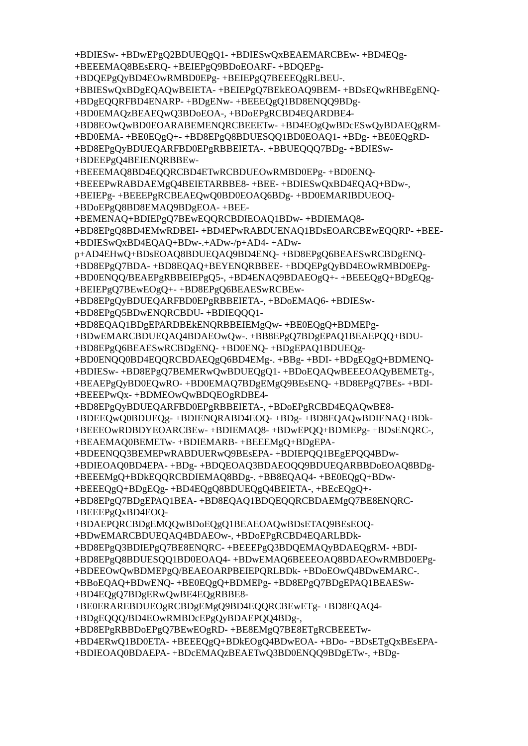+BDIESw- +BDwEPgQ2BDUEQgQ1- +BDIESwQxBEAEMARCBEw- +BD4EQg-
+BEEEMAQ8BEsERQ- +BEIEPgQ9BDoEOARF- +BDQEPg-
+BDQEPgQyBD4EOwRMBD0EPg- +BEIEPgQ7BEEEQgRLBEU-.
+BBIESwQxBDgEQAQwBEIETA- +BEIEPgQ7BEkEOAQ9BEM- +BDsEQwRHBEgENQ-
+BDgEQQRFBD4ENARP- +BDgENw- +BEEEQgQ1BD8ENQQ9BDg-
+BD0EMAQzBEAEQwQ3BDoEOA-, +BDoEPgRCBD4EQARDBE4-
+BD8EOwQwBD0EOARABEMENQRCBEEETw- +BD4EOgQwBDcESwQyBDAEQgRM-
+BD0EMA- +BE0EQgQ+- +BD8EPgQ8BDUESQQ1BD0EOAQ1- +BDg- +BE0EQgRD-
+BD8EPgQyBDUEQARFBD0EPgRBBEIETA-. +BBUEQQQ7BDg- +BDIESw-
+BDEEPgQ4BEIENQRBBEw-
+BEEEMAQ8BD4EQQRCBD4ETwRCBDUEOwRMBD0EPg- +BD0ENQ-
+BEEEPwRABDAEMgQ4BEIETARBBE8- +BEE- +BDIESwQxBD4EQAQ+BDw-,
+BEIEPg- +BEEEPgRCBEAEQwQ0BD0EOAQ6BDg- +BD0EMARIBDUEOQ-
+BDoEPgQ8BD8EMAQ9BDgEOA- +BEE-
+BEMENAQ+BDIEPgQ7BEwEQQRCBDIEOAQ1BDw- +BDIEMAQ8-
+BD8EPgQ8BD4EMwRDBEI- +BD4EPwRABDUENAQ1BDsEOARCBEwEQQRP- +BEE-
+BDIESwQxBD4EQAQ+BDw-.+ADw-/p+AD4- +ADw-
p+AD4EHwQ+BDsEOAQ8BDUEQAQ9BD4ENQ- +BD8EPgQ6BEAESwRCBDgENQ-
+BD8EPgQ7BDA- +BD8EQAQ+BEYENQRBBEE- +BDQEPgQyBD4EOwRMBD0EPg-
+BD0ENQQ/BEAEPgRBBEIEPgQ5-, +BD4ENAQ9BDAEOgQ+- +BEEEQgQ+BDgEQg-
+BEIEPgQ7BEwEOgQ+- +BD8EPgQ6BEAESwRCBEw-
+BD8EPgQyBDUEQARFBD0EPgRBBEIETA-, +BDoEMAQ6- +BDIESw-
+BD8EPgQ5BDwENQRCBDU- +BDIEQQQ1-
+BD8EQAQ1BDgEPARDBEkENQRBBEIEMgQw- +BE0EQgQ+BDMEPg-
+BDwEMARCBDUEQAQ4BDAEOwQw-. +BB8EPgQ7BDgEPAQ1BEAEPQQ+BDU-
+BD8EPgQ6BEAESwRCBDgENQ- +BD0ENQ- +BDgEPAQ1BDUEQg-
+BD0ENQQ0BD4EQQRCBDAEQgQ6BD4EMg-. +BBg- +BDI- +BDgEQgQ+BDMENQ-
+BDIESw- +BD8EPgQ7BEMERwQwBDUEQgQ1- +BDoEQAQwBEEEOAQyBEMETg-,
+BEAEPgQyBD0EQwRO- +BD0EMAQ7BDgEMgQ9BEsENQ- +BD8EPgQ7BEs- +BDI-
+BEEEPwQx- +BDMEOwQwBDQEOgRDBE4-
+BD8EPgQyBDUEQARFBD0EPgRBBEIETA-, +BDoEPgRCBD4EQAQwBE8-
+BDEEQwQ0BDUEQg- +BDIENQRABD4EOQ- +BDg- +BD8EQAQwBDIENAQ+BDk-
+BEEEOwRDBDYEOARCBEw- +BDIEMAQ8- +BDwEPQQ+BDMEPg- +BDsENQRC-,
+BEAEMAQ0BEMETw- +BDIEMARB- +BEEEMgQ+BDgEPA-
+BDEENQQ3BEMEPwRABDUERwQ9BEsEPA- +BDIEPQQ1BEgEPQQ4BDw-
+BDIEOAQ0BD4EPA- +BDg- +BDQEOAQ3BDAEOQQ9BDUEQARBBDoEOAQ8BDg-
+BEEEMgQ+BDkEQQRCBDIEMAQ8BDg-. +BB8EQAQ4- +BE0EQgQ+BDw-
+BEEEQgQ+BDgEQg- +BD4EQgQ8BDUEQgQ4BEIETA-, +BEcEQgQ+-
+BD8EPgQ7BDgEPAQ1BEA- +BD8EQAQ1BDQEQQRCBDAEMgQ7BE8ENQRC-
+BEEEPgQxBD4EOQ-
+BDAEPQRCBDgEMQQwBDoEQgQ1BEAEOAQwBDsETAQ9BEsEOQ-
+BDwEMARCBDUEQAQ4BDAEOw-, +BDoEPgRCBD4EQARLBDk-
+BD8EPgQ3BDIEPgQ7BE8ENQRC- +BEEEPgQ3BDQEMAQyBDAEQgRM- +BDI-
+BD8EPgQ8BDUESQQ1BD0EOAQ4- +BDwEMAQ6BEEEOAQ8BDAEOwRMBD0EPg-
+BDEEOwQwBDMEPgQ/BEAEOARPBEIEPQRLBDk- +BDoEOwQ4BDwEMARC-.
+BBoEQAQ+BDwENQ- +BE0EQgQ+BDMEPg- +BD8EPgQ7BDgEPAQ1BEAESw-
+BD4EQgQ7BDgERwQwBE4EQgRBBE8-
+BE0ERAREBDUEOgRCBDgEMgQ9BD4EQQRCBEwETg- +BD8EQAQ4-
+BDgEQQQ/BD4EOwRMBDcEPgQyBDAEPQQ4BDg-,
+BD8EPgRBBDoEPgQ7BEwEOgRD- +BE8EMgQ7BE8ETgRCBEEETw-
+BD4ERwQ1BD0ETA- +BEEEQgQ+BDkEOgQ4BDwEOA- +BDo- +BDsETgQxBEsEPA-
+BDIEOAQ0BDAEPA- +BDcEMAQzBEAETwQ3BD0ENQQ9BDgETw-, +BDg-